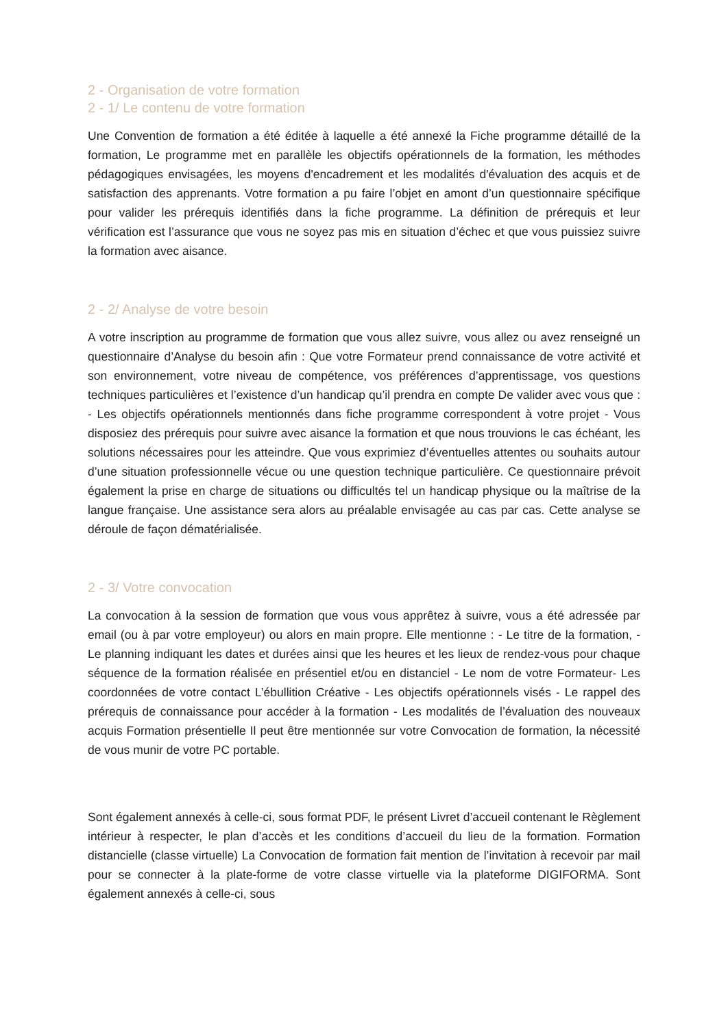2 - Organisation de votre formation
2 - 1/ Le contenu de votre formation
Une Convention de formation a été éditée à laquelle a été annexé la Fiche programme détaillé de la formation, Le programme met en parallèle les objectifs opérationnels de la formation, les méthodes pédagogiques envisagées, les moyens d'encadrement et les modalités d'évaluation des acquis et de satisfaction des apprenants. Votre formation a pu faire l’objet en amont d’un questionnaire spécifique pour valider les prérequis identifiés dans la fiche programme. La définition de prérequis et leur vérification est l’assurance que vous ne soyez pas mis en situation d’échec et que vous puissiez suivre la formation avec aisance.
2 - 2/ Analyse de votre besoin
A votre inscription au programme de formation que vous allez suivre, vous allez ou avez renseigné un questionnaire d’Analyse du besoin afin : Que votre Formateur prend connaissance de votre activité et son environnement, votre niveau de compétence, vos préférences d’apprentissage, vos questions techniques particulières et l’existence d’un handicap qu’il prendra en compte De valider avec vous que : - Les objectifs opérationnels mentionnés dans fiche programme correspondent à votre projet - Vous disposiez des prérequis pour suivre avec aisance la formation et que nous trouvions le cas échéant, les solutions nécessaires pour les atteindre. Que vous exprimiez d’éventuelles attentes ou souhaits autour d’une situation professionnelle vécue ou une question technique particulière. Ce questionnaire prévoit également la prise en charge de situations ou difficultés tel un handicap physique ou la maîtrise de la langue française. Une assistance sera alors au préalable envisagée au cas par cas. Cette analyse se déroule de façon dématérialisée.
2 - 3/ Votre convocation
La convocation à la session de formation que vous vous apprêtez à suivre, vous a été adressée par email (ou à par votre employeur) ou alors en main propre. Elle mentionne : - Le titre de la formation, - Le planning indiquant les dates et durées ainsi que les heures et les lieux de rendez-vous pour chaque séquence de la formation réalisée en présentiel et/ou en distanciel - Le nom de votre Formateur- Les coordonnées de votre contact L’ébullition Créative - Les objectifs opérationnels visés - Le rappel des prérequis de connaissance pour accéder à la formation - Les modalités de l’évaluation des nouveaux acquis Formation présentielle Il peut être mentionnée sur votre Convocation de formation, la nécessité de vous munir de votre PC portable.
Sont également annexés à celle-ci, sous format PDF, le présent Livret d’accueil contenant le Règlement intérieur à respecter, le plan d’accès et les conditions d’accueil du lieu de la formation. Formation distancielle (classe virtuelle) La Convocation de formation fait mention de l’invitation à recevoir par mail pour se connecter à la plate-forme de votre classe virtuelle via la plateforme DIGIFORMA. Sont également annexés à celle-ci, sous